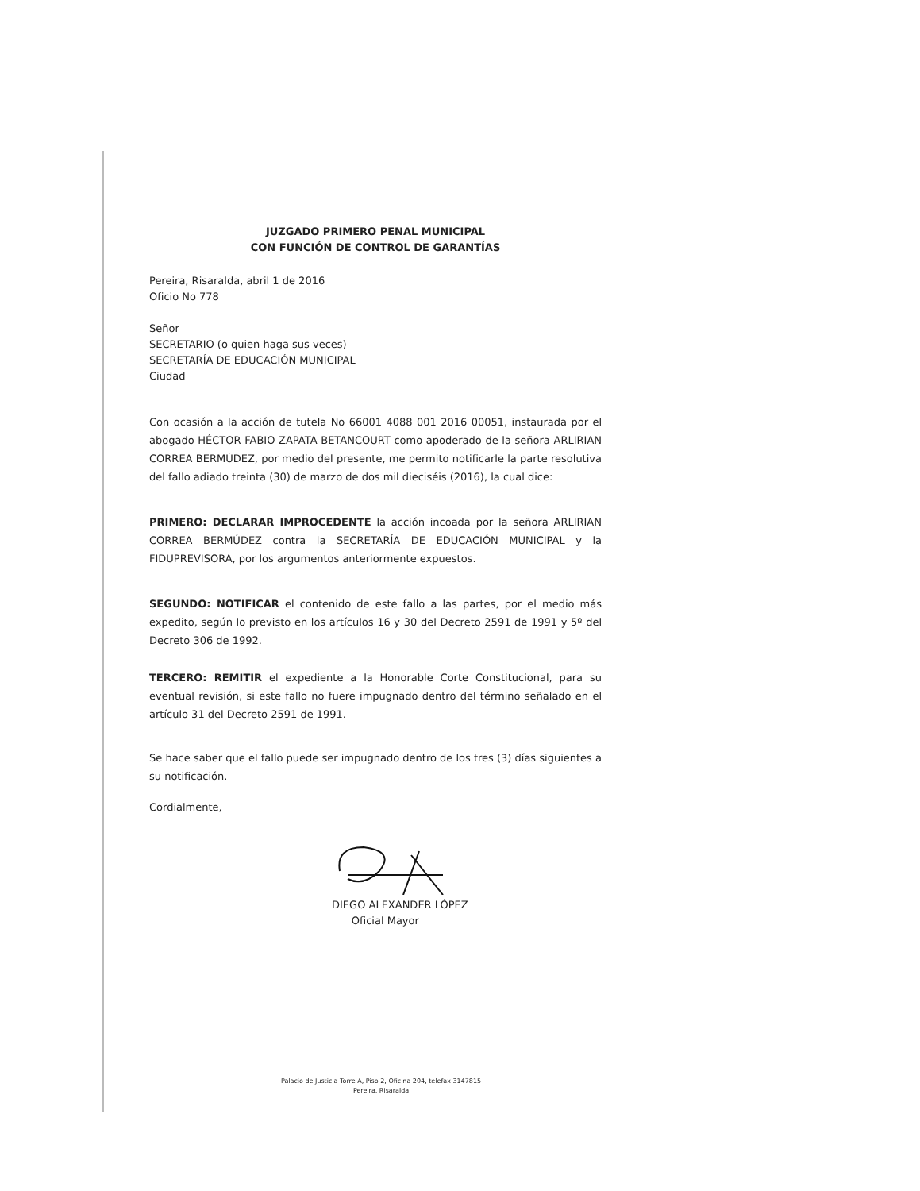JUZGADO PRIMERO PENAL MUNICIPAL
CON FUNCIÓN DE CONTROL DE GARANTÍAS
Pereira, Risaralda, abril 1 de 2016
Oficio No 778
Señor
SECRETARIO (o quien haga sus veces)
SECRETARÍA DE EDUCACIÓN MUNICIPAL
Ciudad
Con ocasión a la acción de tutela No 66001 4088 001 2016 00051, instaurada por el abogado HÉCTOR FABIO ZAPATA BETANCOURT como apoderado de la señora ARLIRIAN CORREA BERMÚDEZ, por medio del presente, me permito notificarle la parte resolutiva del fallo adiado treinta (30) de marzo de dos mil dieciséis (2016), la cual dice:
PRIMERO: DECLARAR IMPROCEDENTE la acción incoada por la señora ARLIRIAN CORREA BERMÚDEZ contra la SECRETARÍA DE EDUCACIÓN MUNICIPAL y la FIDUPREVISORA, por los argumentos anteriormente expuestos.
SEGUNDO: NOTIFICAR el contenido de este fallo a las partes, por el medio más expedito, según lo previsto en los artículos 16 y 30 del Decreto 2591 de 1991 y 5º del Decreto 306 de 1992.
TERCERO: REMITIR el expediente a la Honorable Corte Constitucional, para su eventual revisión, si este fallo no fuere impugnado dentro del término señalado en el artículo 31 del Decreto 2591 de 1991.
Se hace saber que el fallo puede ser impugnado dentro de los tres (3) días siguientes a su notificación.
Cordialmente,
DIEGO ALEXANDER LÓPEZ
Oficial Mayor
Palacio de Justicia Torre A, Piso 2, Oficina 204, telefax 3147815
Pereira, Risaralda